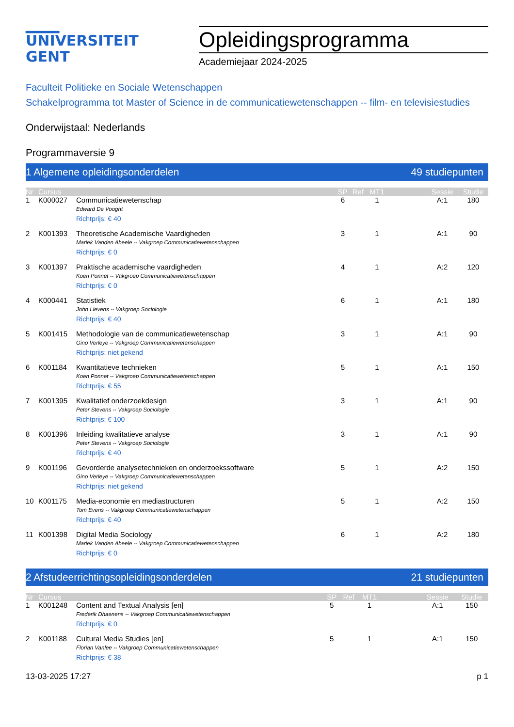▁▁▁
UNIVERSITEIT
GENT
Opleidingsprogramma
Academiejaar 2024-2025
Faculteit Politieke en Sociale Wetenschappen
Schakelprogramma tot Master of Science in de communicatiewetenschappen -- film- en televisiestudies
Onderwijstaal: Nederlands
Programmaversie 9
1 Algemene opleidingsonderdelen 49 studiepunten
| Nr | Cursus | | SP | Ref | MT1 | | Sessie | Studie |
| --- | --- | --- | --- | --- | --- | --- | --- | --- |
| 1 | K000027 | Communicatiewetenschap Edward De Vooght Richtprijs: € 40 | 6 | | 1 | | A:1 | 180 |
| 2 | K001393 | Theoretische Academische Vaardigheden Mariek Vanden Abeele -- Vakgroep Communicatiewetenschappen Richtprijs: € 0 | 3 | | 1 | | A:1 | 90 |
| 3 | K001397 | Praktische academische vaardigheden Koen Ponnet -- Vakgroep Communicatiewetenschappen Richtprijs: € 0 | 4 | | 1 | | A:2 | 120 |
| 4 | K000441 | Statistiek John Lievens -- Vakgroep Sociologie Richtprijs: € 40 | 6 | | 1 | | A:1 | 180 |
| 5 | K001415 | Methodologie van de communicatiewetenschap Gino Verleye -- Vakgroep Communicatiewetenschappen Richtprijs: niet gekend | 3 | | 1 | | A:1 | 90 |
| 6 | K001184 | Kwantitatieve technieken Koen Ponnet -- Vakgroep Communicatiewetenschappen Richtprijs: € 55 | 5 | | 1 | | A:1 | 150 |
| 7 | K001395 | Kwalitatief onderzoekdesign Peter Stevens -- Vakgroep Sociologie Richtprijs: € 100 | 3 | | 1 | | A:1 | 90 |
| 8 | K001396 | Inleiding kwalitatieve analyse Peter Stevens -- Vakgroep Sociologie Richtprijs: € 40 | 3 | | 1 | | A:1 | 90 |
| 9 | K001196 | Gevorderde analysetechnieken en onderzoekssoftware Gino Verleye -- Vakgroep Communicatiewetenschappen Richtprijs: niet gekend | 5 | | 1 | | A:2 | 150 |
| 10 | K001175 | Media-economie en mediastructuren Tom Evens -- Vakgroep Communicatiewetenschappen Richtprijs: € 40 | 5 | | 1 | | A:2 | 150 |
| 11 | K001398 | Digital Media Sociology Mariek Vanden Abeele -- Vakgroep Communicatiewetenschappen Richtprijs: € 0 | 6 | | 1 | | A:2 | 180 |
2 Afstudeerrichtingsopleidingsonderdelen 21 studiepunten
| Nr | Cursus | | SP | Ref | MT1 | | Sessie | Studie |
| --- | --- | --- | --- | --- | --- | --- | --- | --- |
| 1 | K001248 | Content and Textual Analysis [en] Frederik Dhaenens -- Vakgroep Communicatiewetenschappen Richtprijs: € 0 | 5 | | 1 | | A:1 | 150 |
| 2 | K001188 | Cultural Media Studies [en] Florian Vanlee -- Vakgroep Communicatiewetenschappen Richtprijs: € 38 | 5 | | 1 | | A:1 | 150 |
13-03-2025 17:27 p 1